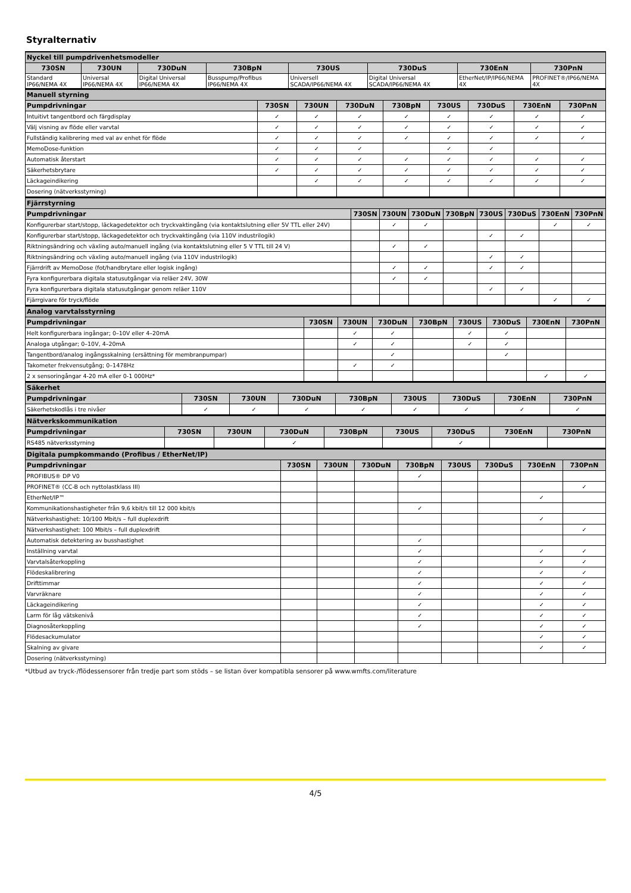Styralternativ
| Nyckel till pumpdrivenhetsmodeller | | | | | | | |
| --- | --- | --- | --- | --- | --- | --- | --- |
| 730SN | 730UN | 730DuN | 730BpN | 730US | 730DuS | 730EnN | 730PnN |
| Standard IP66/NEMA 4X | Universal IP66/NEMA 4X | Digital Universal IP66/NEMA 4X | Busspump/Profibus IP66/NEMA 4X | Universell SCADA/IP66/NEMA 4X | Digital Universal SCADA/IP66/NEMA 4X | EtherNet/IP/IP66/NEMA 4X | PROFINET®/IP66/NEMA 4X |
| Manuell styrning | | | | | | | | |
| --- | --- | --- | --- | --- | --- | --- | --- | --- |
| Pumpdrivningar | 730SN | 730UN | 730DuN | 730BpN | 730US | 730DuS | 730EnN | 730PnN |
| Intuitivt tangentbord och färgdisplay | ✓ | ✓ | ✓ | ✓ | ✓ | ✓ | ✓ | ✓ |
| Välj visning av flöde eller varvtal | ✓ | ✓ | ✓ | ✓ | ✓ | ✓ | ✓ | ✓ |
| Fullständig kalibrering med val av enhet för flöde | ✓ | ✓ | ✓ | ✓ | ✓ | ✓ | ✓ | ✓ |
| MemoDose-funktion | ✓ | ✓ | ✓ | | ✓ | ✓ | | |
| Automatisk återstart | ✓ | ✓ | ✓ | ✓ | ✓ | ✓ | ✓ | ✓ |
| Säkerhetsbrytare | ✓ | ✓ | ✓ | ✓ | ✓ | ✓ | ✓ | ✓ |
| Läckageindikering | | ✓ | ✓ | ✓ | ✓ | ✓ | ✓ | ✓ |
| Dosering (nätverksstyrning) | | | | | | | | |
| Fjärrstyrning | | | | | | | | |
| --- | --- | --- | --- | --- | --- | --- | --- | --- |
| Pumpdrivningar | 730SN | 730UN | 730DuN | 730BpN | 730US | 730DuS | 730EnN | 730PnN |
| Konfigurerbar start/stopp, läckagedetektor och tryckvaktingång (via kontaktslutning eller 5V TTL eller 24V) | | ✓ | ✓ | | | | ✓ | ✓ |
| Konfigurerbar start/stopp, läckagedetektor och tryckvaktingång (via 110V industrilogik) | | | | | ✓ | ✓ | | |
| Riktningsändring och växling auto/manuell ingång (via kontaktslutning eller 5 V TTL till 24 V) | | ✓ | ✓ | | | | | |
| Riktningsändring och växling auto/manuell ingång (via 110V industrilogik) | | | | | ✓ | ✓ | | |
| Fjärrdrift av MemoDose (fot/handbrytare eller logisk ingång) | | ✓ | ✓ | | ✓ | ✓ | | |
| Fyra konfigurerbara digitala statusutgångar via reläer 24V, 30W | | ✓ | ✓ | | | | | |
| Fyra konfigurerbara digitala statusutgångar genom reläer 110V | | | | | ✓ | ✓ | | |
| Fjärrgivare för tryck/flöde | | | | | | | ✓ | ✓ |
| Analog varvtalsstyrning | | | | | | | | |
| --- | --- | --- | --- | --- | --- | --- | --- | --- |
| Pumpdrivningar | 730SN | 730UN | 730DuN | 730BpN | 730US | 730DuS | 730EnN | 730PnN |
| Helt konfigurerbara ingångar; 0–10V eller 4–20mA | | ✓ | ✓ | | ✓ | ✓ | | |
| Analoga utgångar; 0–10V, 4–20mA | | ✓ | ✓ | | ✓ | ✓ | | |
| Tangentbord/analog ingångsskalning (ersättning för membranpumpar) | | | ✓ | | | ✓ | | |
| Takometer frekvensutgång; 0–1478Hz | | ✓ | ✓ | | | | | |
| 2 x sensoringångar 4-20 mA eller 0-1 000Hz* | | | | | | | ✓ | ✓ |
| Säkerhet | | | | | | | | |
| --- | --- | --- | --- | --- | --- | --- | --- | --- |
| Pumpdrivningar | 730SN | 730UN | 730DuN | 730BpN | 730US | 730DuS | 730EnN | 730PnN |
| Säkerhetskodlås i tre nivåer | ✓ | ✓ | ✓ | ✓ | ✓ | ✓ | ✓ | ✓ |
| Nätverkskommunikation | | | | | | | | |
| --- | --- | --- | --- | --- | --- | --- | --- | --- |
| Pumpdrivningar | 730SN | 730UN | 730DuN | 730BpN | 730US | 730DuS | 730EnN | 730PnN |
| RS485 nätverksstyrning | | | ✓ | | | ✓ | | |
| Digitala pumpkommando (Profibus / EtherNet/IP) | | | | | | | | |
| --- | --- | --- | --- | --- | --- | --- | --- | --- |
| Pumpdrivningar | 730SN | 730UN | 730DuN | 730BpN | 730US | 730DuS | 730EnN | 730PnN |
| PROFIBUS® DP V0 | | | | ✓ | | | | |
| PROFINET® (CC-B och nyttolastklass III) | | | | | | | | ✓ |
| EtherNet/IP™ | | | | | | | ✓ | |
| Kommunikationshastigheter från 9,6 kbit/s till 12 000 kbit/s | | | | ✓ | | | | |
| Nätverkshastighet: 10/100 Mbit/s – full duplexdrift | | | | | | | ✓ | |
| Nätverkshastighet: 100 Mbit/s – full duplexdrift | | | | | | | | ✓ |
| Automatisk detektering av busshastighet | | | | ✓ | | | | |
| Inställning varvtal | | | | ✓ | | | ✓ | ✓ |
| Varvtalsåterkoppling | | | | ✓ | | | ✓ | ✓ |
| Flödeskalibrering | | | | ✓ | | | ✓ | ✓ |
| Drifttimmar | | | | ✓ | | | ✓ | ✓ |
| Varvräknare | | | | ✓ | | | ✓ | ✓ |
| Läckageindikering | | | | ✓ | | | ✓ | ✓ |
| Larm för låg vätskenivå | | | | ✓ | | | ✓ | ✓ |
| Diagnosåterkoppling | | | | ✓ | | | ✓ | ✓ |
| Flödesackumulator | | | | | | | ✓ | ✓ |
| Skalning av givare | | | | | | | ✓ | ✓ |
| Dosering (nätverksstyrning) | | | | | | | | |
*Utbud av tryck-/flödessensorer från tredje part som stöds – se listan över kompatibla sensorer på www.wmfts.com/literature
4/5